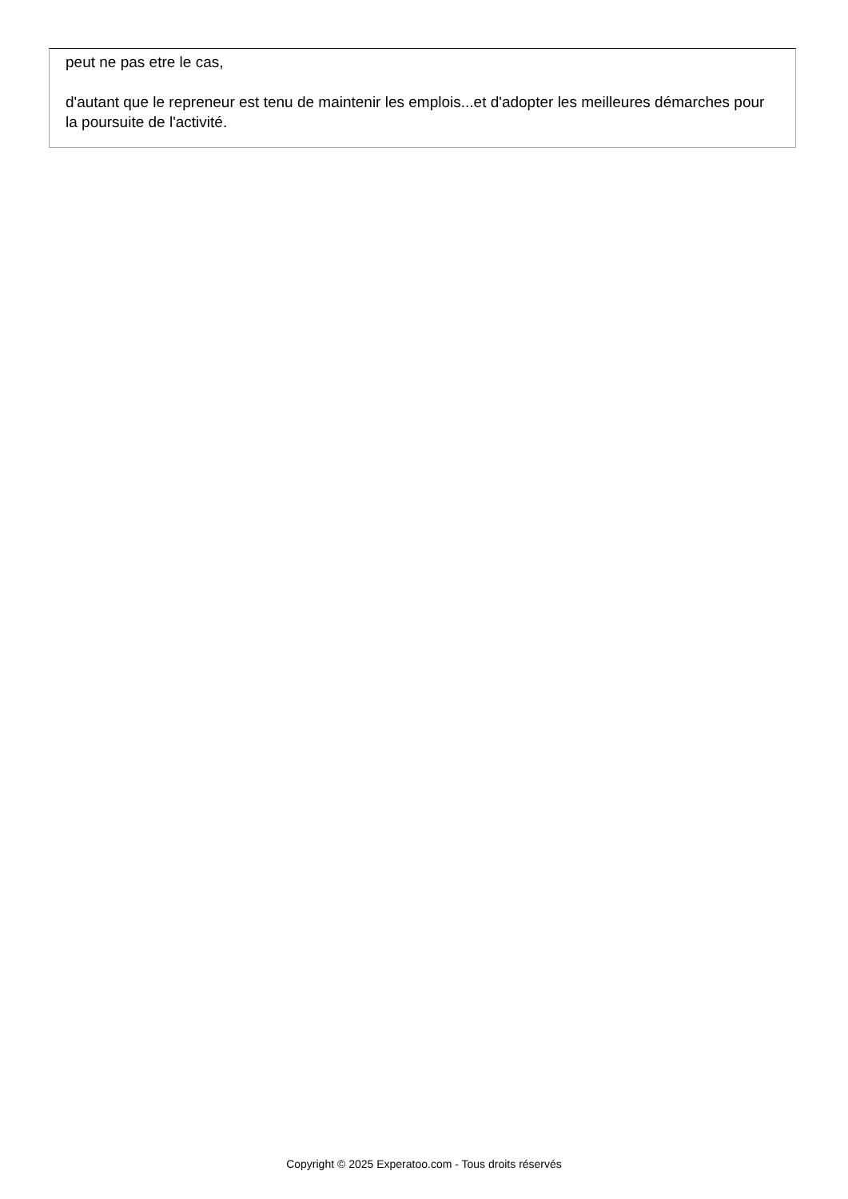peut ne pas etre le cas,
d'autant que le repreneur est tenu de maintenir les emplois...et d'adopter les meilleures démarches pour la poursuite de l'activité.
Copyright © 2025 Experatoo.com - Tous droits réservés